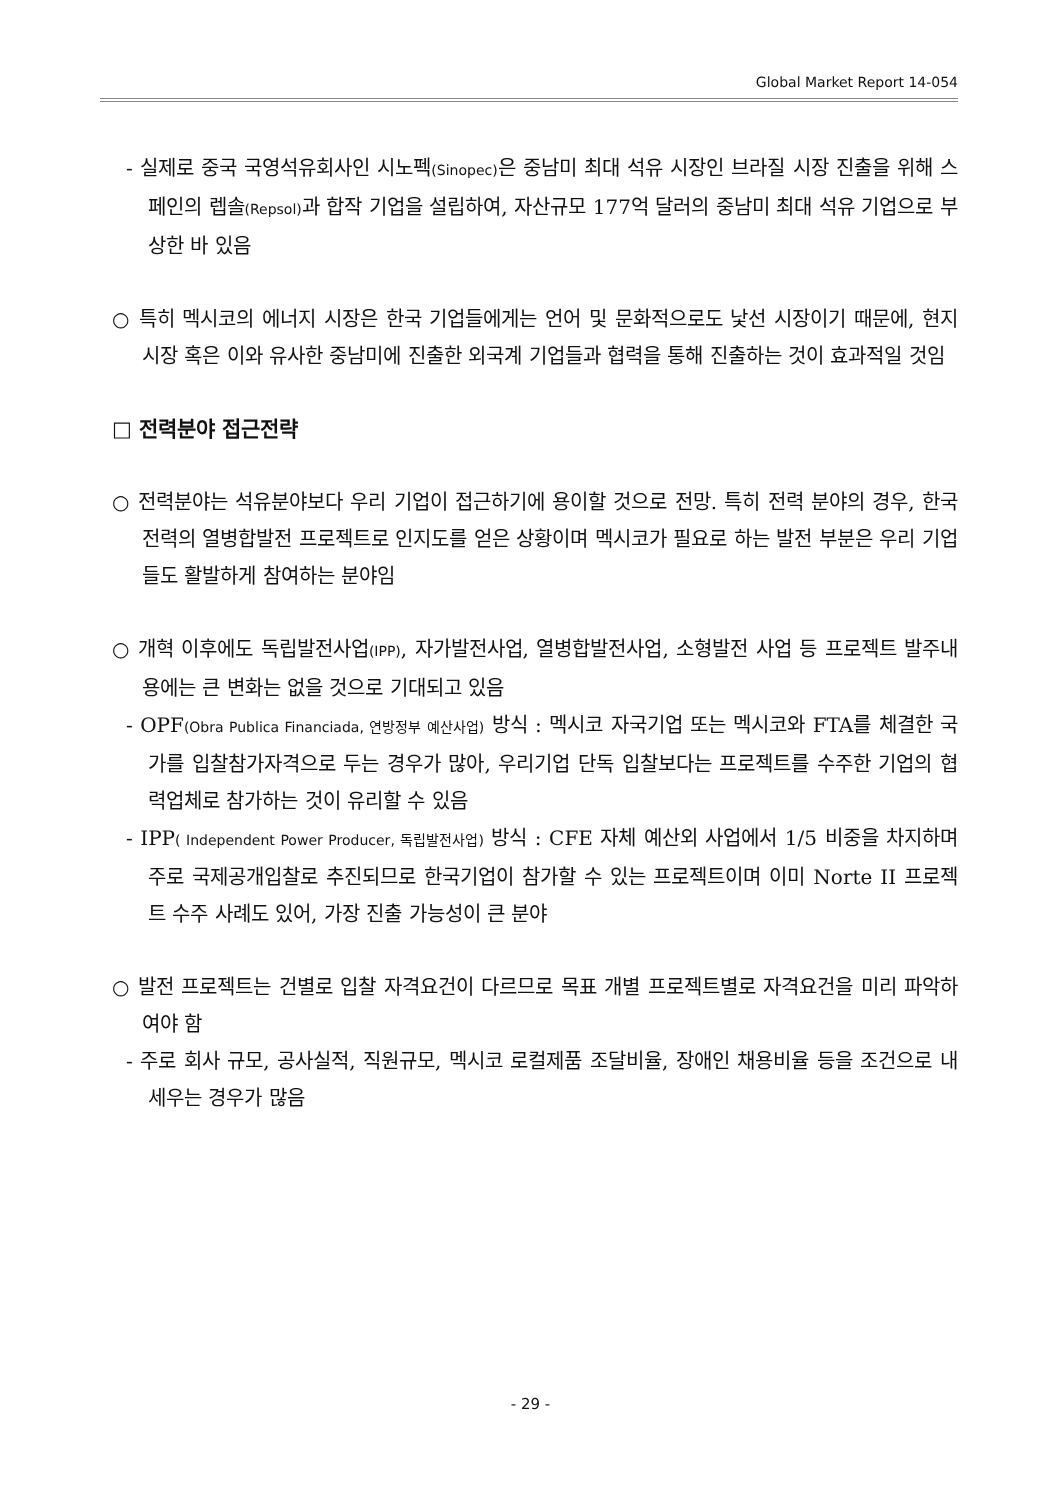Global Market Report 14-054
- 실제로 중국 국영석유회사인 시노펙(Sinopec) 은 중남미 최대 석유 시장인 브라질 시장 진출을 위해 스페인의 렙솔(Repsol) 과 합작 기업을 설립하여, 자산규모 177억 달러의 중남미 최대 석유 기업으로 부상한 바 있음
○ 특히 멕시코의 에너지 시장은 한국 기업들에게는 언어 및 문화적으로도 낯선 시장이기 때문에, 현지 시장 혹은 이와 유사한 중남미에 진출한 외국계 기업들과 협력을 통해 진출하는 것이 효과적일 것임
□ 전력분야 접근전략
○ 전력분야는 석유분야보다 우리 기업이 접근하기에 용이할 것으로 전망. 특히 전력 분야의 경우, 한국 전력의 열병합발전 프로젝트로 인지도를 얻은 상황이며 멕시코가 필요로 하는 발전 부분은 우리 기업들도 활발하게 참여하는 분야임
○ 개혁 이후에도 독립발전사업(IPP), 자가발전사업, 열병합발전사업, 소형발전 사업 등 프로젝트 발주내용에는 큰 변화는 없을 것으로 기대되고 있음
- OPF(Obra Publica Financiada, 연방정부 예산사업) 방식 : 멕시코 자국기업 또는 멕시코와 FTA를 체결한 국가를 입찰참가자격으로 두는 경우가 많아, 우리기업 단독 입찰보다는 프로젝트를 수주한 기업의 협력업체로 참가하는 것이 유리할 수 있음
- IPP( Independent Power Producer, 독립발전사업) 방식 : CFE 자체 예산외 사업에서 1/5 비중을 차지하며 주로 국제공개입찰로 추진되므로 한국기업이 참가할 수 있는 프로젝트이며 이미 Norte II 프로젝트 수주 사례도 있어, 가장 진출 가능성이 큰 분야
○ 발전 프로젝트는 건별로 입찰 자격요건이 다르므로 목표 개별 프로젝트별로 자격요건을 미리 파악하여야 함
- 주로 회사 규모, 공사실적, 직원규모, 멕시코 로컬제품 조달비율, 장애인 채용비율 등을 조건으로 내세우는 경우가 많음
- 29 -